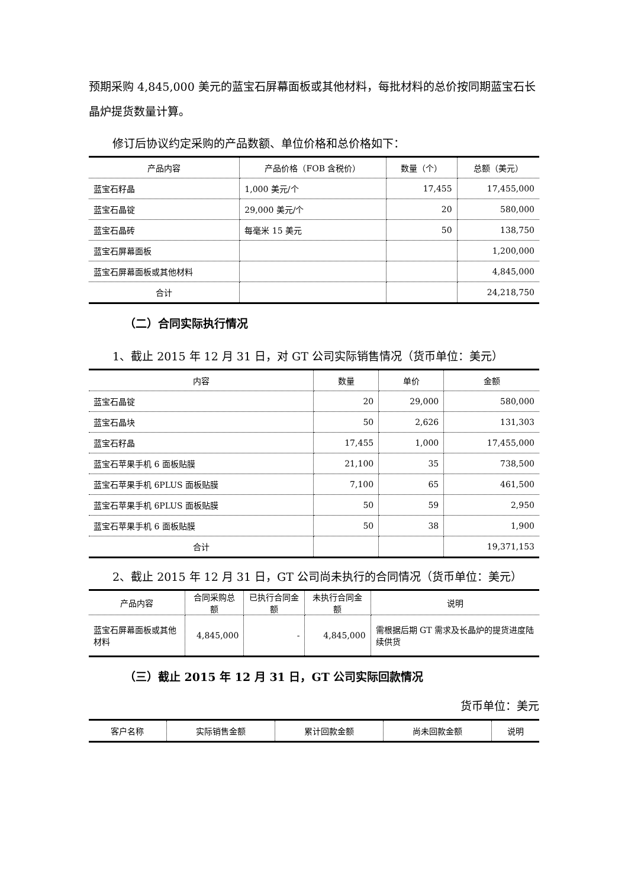预期采购 4,845,000 美元的蓝宝石屏幕面板或其他材料，每批材料的总价按同期蓝宝石长晶炉提货数量计算。
修订后协议约定采购的产品数额、单位价格和总价格如下：
| 产品内容 | 产品价格（FOB 含税价） | 数量（个） | 总额（美元） |
| --- | --- | --- | --- |
| 蓝宝石籽晶 | 1,000 美元/个 | 17,455 | 17,455,000 |
| 蓝宝石晶锭 | 29,000 美元/个 | 20 | 580,000 |
| 蓝宝石晶砖 | 每毫米 15 美元 | 50 | 138,750 |
| 蓝宝石屏幕面板 | | | 1,200,000 |
| 蓝宝石屏幕面板或其他材料 | | | 4,845,000 |
| 合计 | | | 24,218,750 |
（二）合同实际执行情况
1、截止 2015 年 12 月 31 日，对 GT 公司实际销售情况（货币单位：美元）
| 内容 | 数量 | 单价 | 金额 |
| --- | --- | --- | --- |
| 蓝宝石晶锭 | 20 | 29,000 | 580,000 |
| 蓝宝石晶块 | 50 | 2,626 | 131,303 |
| 蓝宝石籽晶 | 17,455 | 1,000 | 17,455,000 |
| 蓝宝石苹果手机 6 面板贴膜 | 21,100 | 35 | 738,500 |
| 蓝宝石苹果手机 6PLUS 面板贴膜 | 7,100 | 65 | 461,500 |
| 蓝宝石苹果手机 6PLUS 面板贴膜 | 50 | 59 | 2,950 |
| 蓝宝石苹果手机 6 面板贴膜 | 50 | 38 | 1,900 |
| 合计 | | | 19,371,153 |
2、截止 2015 年 12 月 31 日，GT 公司尚未执行的合同情况（货币单位：美元）
| 产品内容 | 合同采购总额 | 已执行合同金额 | 未执行合同金额 | 说明 |
| --- | --- | --- | --- | --- |
| 蓝宝石屏幕面板或其他材料 | 4,845,000 | - | 4,845,000 | 需根据后期 GT 需求及长晶炉的提货进度陆续供货 |
（三）截止 2015 年 12 月 31 日，GT 公司实际回款情况
货币单位：美元
| 客户名称 | 实际销售金额 | 累计回款金额 | 尚未回款金额 | 说明 |
| --- | --- | --- | --- | --- |